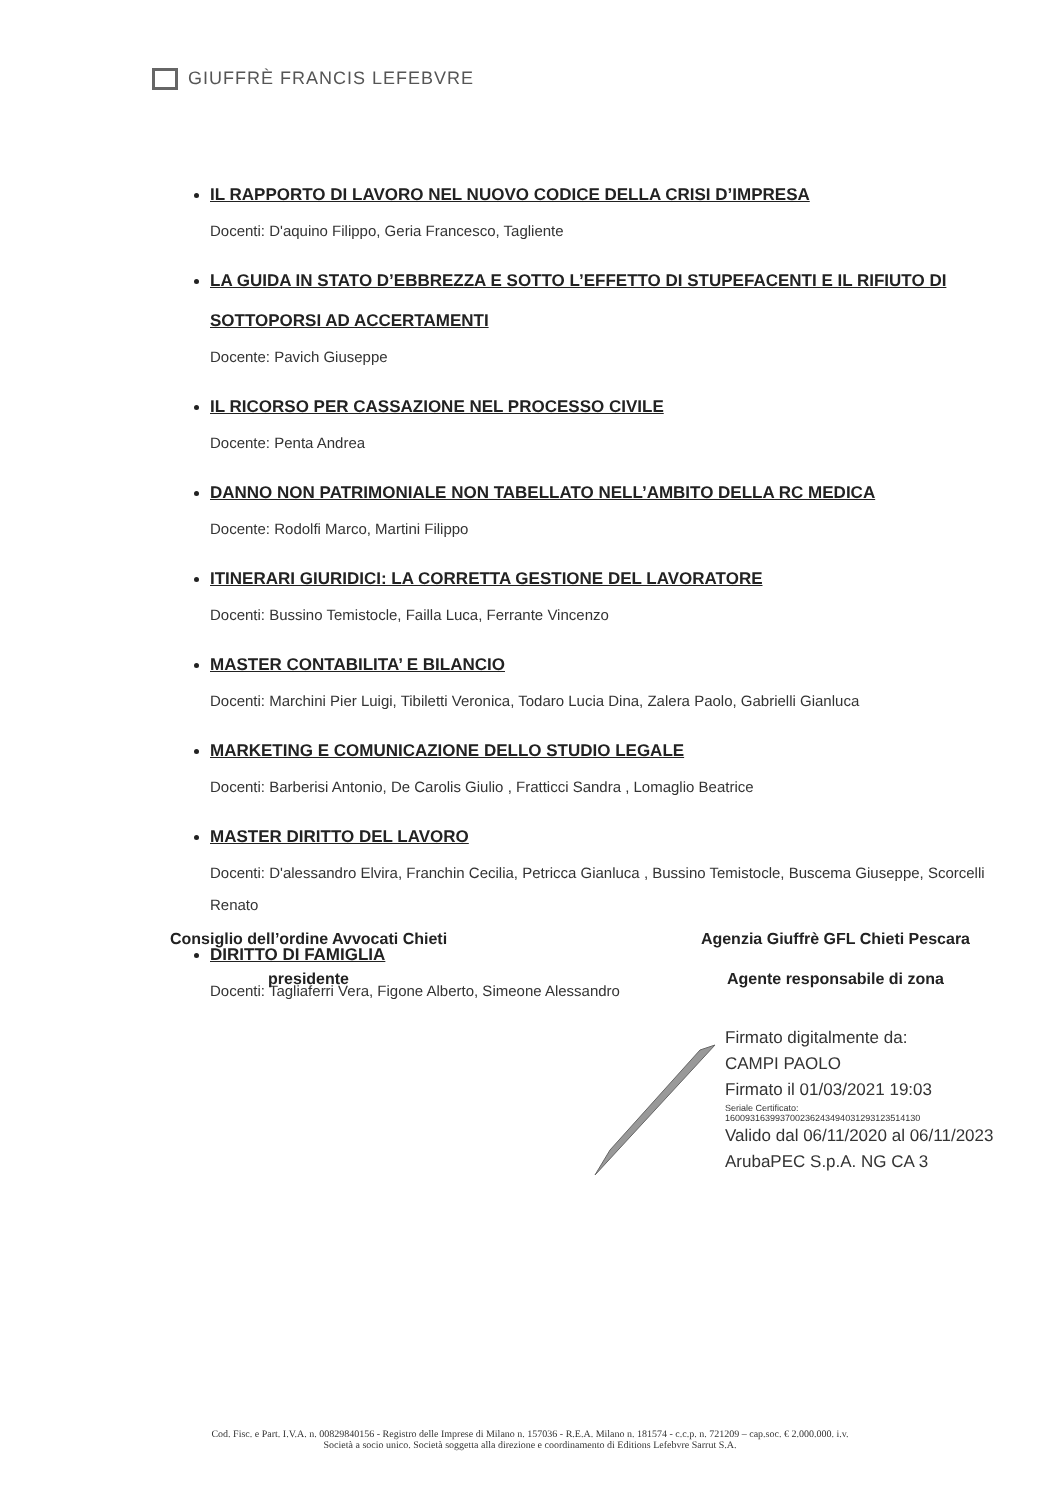GIUFFRÈ FRANCIS LEFEBVRE
IL RAPPORTO DI LAVORO NEL NUOVO CODICE DELLA CRISI D’IMPRESA
Docenti: D'aquino Filippo, Geria Francesco, Tagliente
LA GUIDA IN STATO D’EBBREZZA E SOTTO L’EFFETTO DI STUPEFACENTI E IL RIFIUTO DI SOTTOPORSI AD ACCERTAMENTI
Docente: Pavich Giuseppe
IL RICORSO PER CASSAZIONE NEL PROCESSO CIVILE
Docente: Penta Andrea
DANNO NON PATRIMONIALE NON TABELLATO NELL’AMBITO DELLA RC MEDICA
Docente: Rodolfi Marco, Martini Filippo
ITINERARI GIURIDICI: LA CORRETTA GESTIONE DEL LAVORATORE
Docenti: Bussino Temistocle, Failla Luca, Ferrante Vincenzo
MASTER CONTABILITA’ E BILANCIO
Docenti: Marchini Pier Luigi, Tibiletti Veronica, Todaro Lucia Dina, Zalera Paolo, Gabrielli Gianluca
MARKETING E COMUNICAZIONE DELLO STUDIO LEGALE
Docenti: Barberisi Antonio, De Carolis Giulio , Fratticci Sandra , Lomaglio Beatrice
MASTER DIRITTO DEL LAVORO
Docenti: D'alessandro Elvira, Franchin Cecilia, Petricca Gianluca , Bussino Temistocle, Buscema Giuseppe, Scorcelli Renato
DIRITTO DI FAMIGLIA
Docenti: Tagliaferri Vera, Figone Alberto, Simeone Alessandro
Consiglio dell’ordine Avvocati Chieti
presidente
Agenzia Giuffrè GFL Chieti Pescara
Agente responsabile di zona
Firmato digitalmente da:
CAMPI PAOLO
Firmato il 01/03/2021 19:03
Seriale Certificato:
160093163993700236243494031293123514130
Valido dal 06/11/2020 al 06/11/2023
ArubaPEC S.p.A. NG CA 3
Cod. Fisc. e Part. I.V.A. n. 00829840156 - Registro delle Imprese di Milano n. 157036 - R.E.A. Milano n. 181574 - c.c.p. n. 721209 – cap.soc. € 2.000.000. i.v.
Società a socio unico. Società soggetta alla direzione e coordinamento di Editions Lefebvre Sarrut S.A.